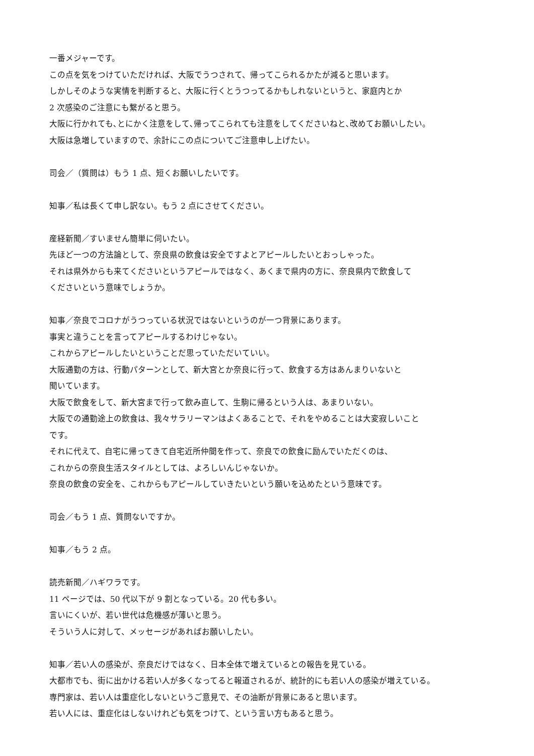一番メジャーです。
この点を気をつけていただければ、大阪でうつされて、帰ってこられるかたが減ると思います。
しかしそのような実情を判断すると、大阪に行くとうつってるかもしれないというと、家庭内とか
2 次感染のご注意にも繋がると思う。
大阪に行かれても､とにかく注意をして､帰ってこられても注意をしてくださいねと､改めてお願いしたい。
大阪は急増していますので、余計にこの点についてご注意申し上げたい。
司会／（質問は）もう 1 点、短くお願いしたいです。
知事／私は長くて申し訳ない。もう 2 点にさせてください。
産経新聞／すいません簡単に伺いたい。
先ほど一つの方法論として、奈良県の飲食は安全ですよとアピールしたいとおっしゃった。
それは県外からも来てくださいというアピールではなく、あくまで県内の方に、奈良県内で飲食して
くださいという意味でしょうか。
知事／奈良でコロナがうつっている状況ではないというのが一つ背景にあります。
事実と違うことを言ってアピールするわけじゃない。
これからアピールしたいということだ思っていただいていい。
大阪通勤の方は、行動パターンとして、新大宮とか奈良に行って、飲食する方はあんまりいないと
聞いています。
大阪で飲食をして、新大宮まで行って飲み直して、生駒に帰るという人は、あまりいない。
大阪での通勤途上の飲食は、我々サラリーマンはよくあることで、それをやめることは大変寂しいこと
です。
それに代えて、自宅に帰ってきて自宅近所仲間を作って、奈良での飲食に励んでいただくのは、
これからの奈良生活スタイルとしては、よろしいんじゃないか。
奈良の飲食の安全を、これからもアピールしていきたいという願いを込めたという意味です。
司会／もう 1 点、質問ないですか。
知事／もう 2 点。
読売新聞／ハギワラです。
11 ページでは、50 代以下が 9 割となっている。20 代も多い。
言いにくいが、若い世代は危機感が薄いと思う。
そういう人に対して、メッセージがあればお願いしたい。
知事／若い人の感染が、奈良だけではなく、日本全体で増えているとの報告を見ている。
大都市でも、街に出かける若い人が多くなってると報道されるが、統計的にも若い人の感染が増えている。
専門家は、若い人は重症化しないというご意見で、その油断が背景にあると思います。
若い人には、重症化はしないけれども気をつけて、という言い方もあると思う。